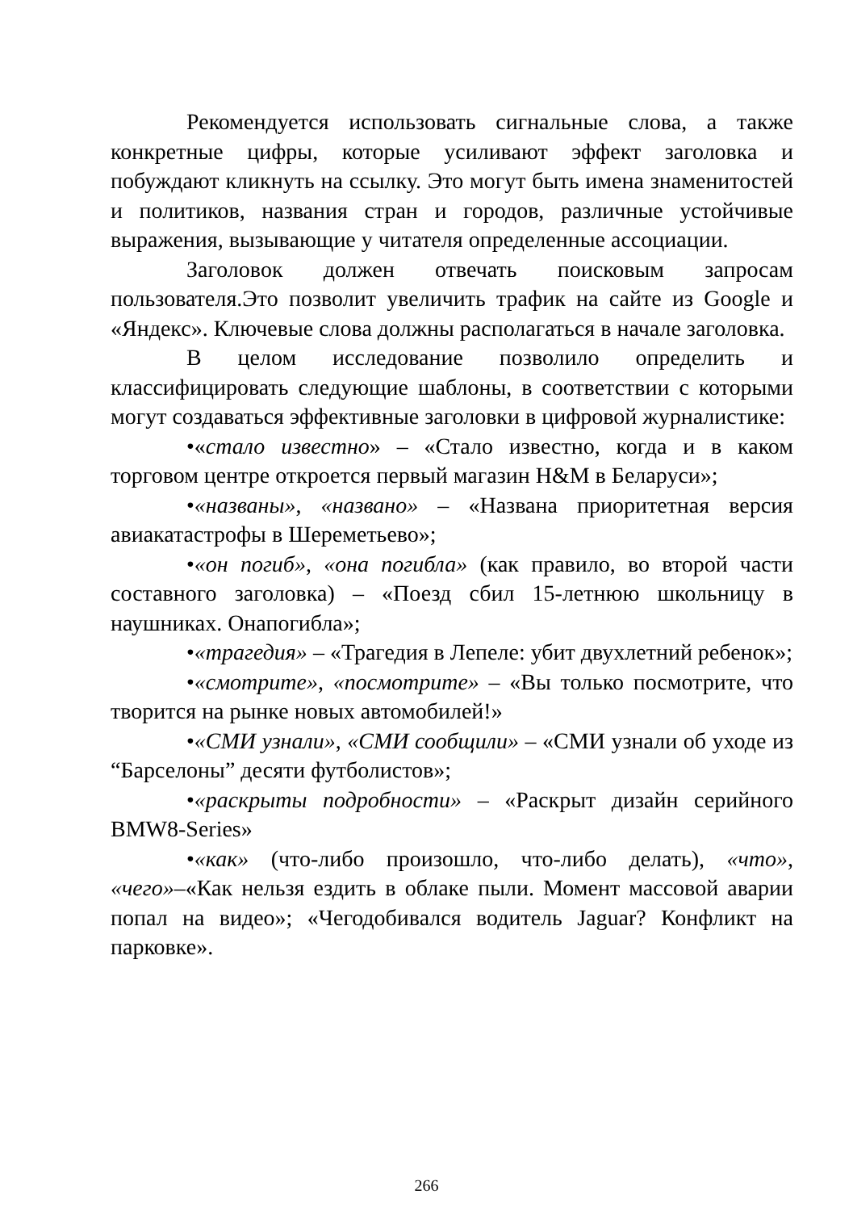Рекомендуется использовать сигнальные слова, а также конкретные цифры, которые усиливают эффект заголовка и побуждают кликнуть на ссылку. Это могут быть имена знаменитостей и политиков, названия стран и городов, различные устойчивые выражения, вызывающие у читателя определенные ассоциации.
Заголовок должен отвечать поисковым запросам пользователя.Это позволит увеличить трафик на сайте из Google и «Яндекс». Ключевые слова должны располагаться в начале заголовка.
В целом исследование позволило определить и классифицировать следующие шаблоны, в соответствии с которыми могут создаваться эффективные заголовки в цифровой журналистике:
•«стало известно» – «Стало известно, когда и в каком торговом центре откроется первый магазин H&M в Беларуси»;
•«названы», «названо» – «Названа приоритетная версия авиакатастрофы в Шереметьево»;
•«он погиб», «она погибла» (как правило, во второй части составного заголовка) – «Поезд сбил 15-летнюю школьницу в наушниках. Онапогибла»;
•«трагедия» – «Трагедия в Лепеле: убит двухлетний ребенок»;
•«смотрите», «посмотрите» – «Вы только посмотрите, что творится на рынке новых автомобилей!»
•«СМИ узнали», «СМИ сообщили» – «СМИ узнали об уходе из “Барселоны” десяти футболистов»;
•«раскрыты подробности» – «Раскрыт дизайн серийного BMW8-Series»
•«как» (что-либо произошло, что-либо делать), «что», «чего»–«Как нельзя ездить в облаке пыли. Момент массовой аварии попал на видео»; «Чегодобивался водитель Jaguar? Конфликт на парковке».
266